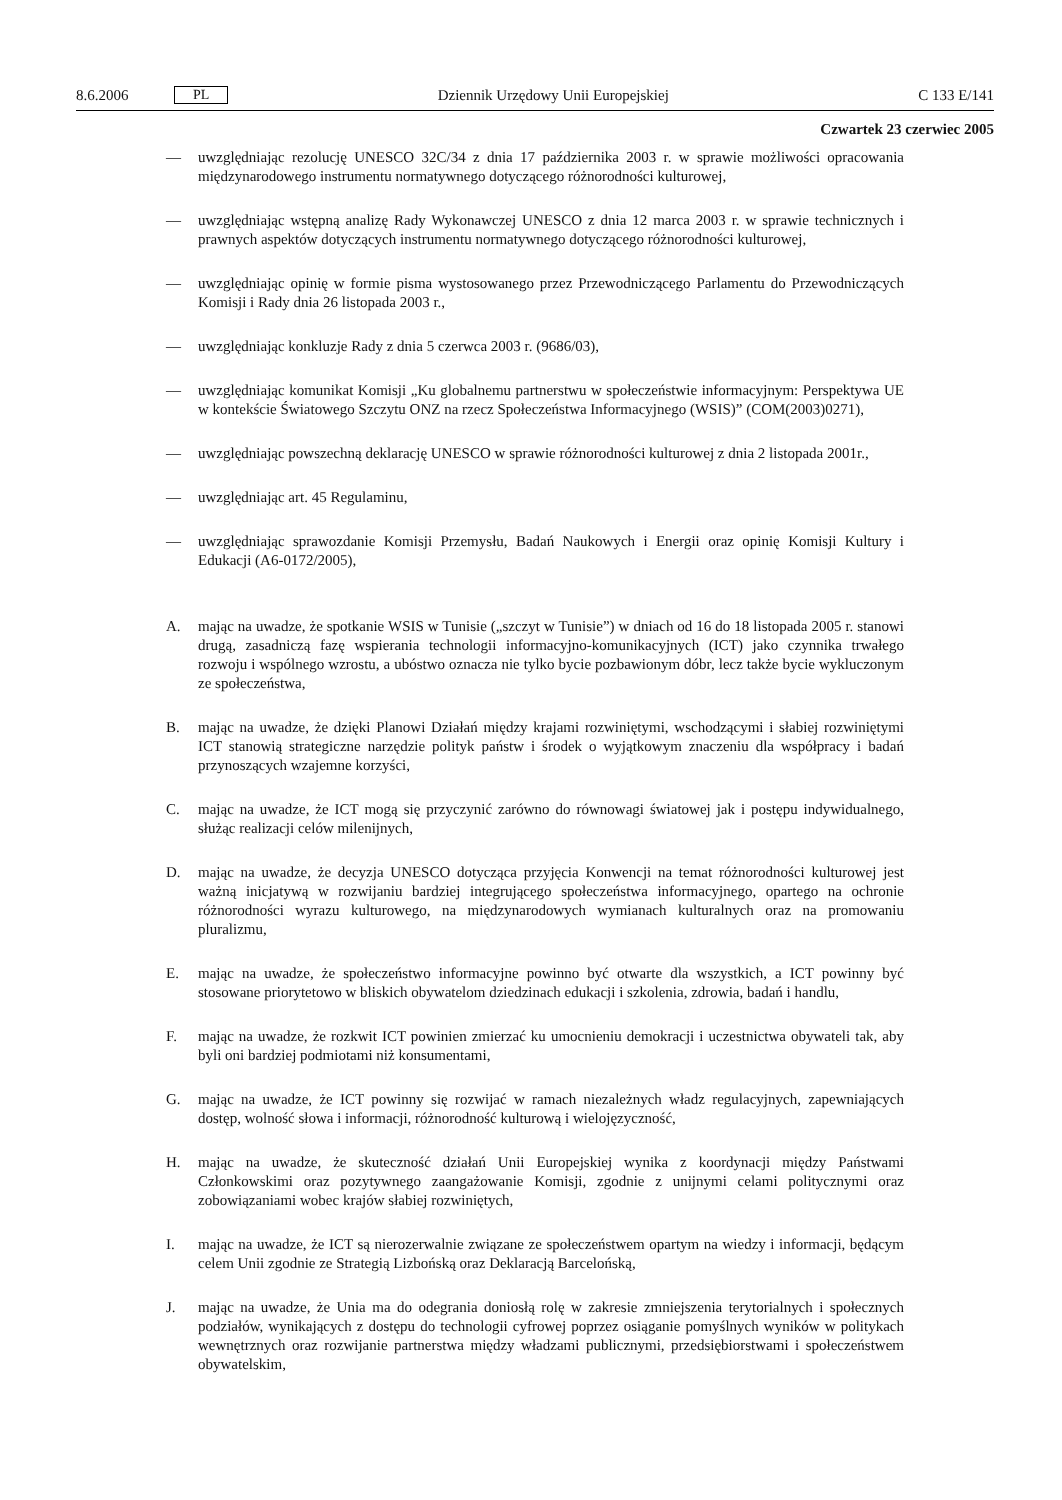8.6.2006 PL Dziennik Urzędowy Unii Europejskiej C 133 E/141
Czwartek 23 czerwiec 2005
— uwzględniając rezolucję UNESCO 32C/34 z dnia 17 października 2003 r. w sprawie możliwości opracowania międzynarodowego instrumentu normatywnego dotyczącego różnorodności kulturowej,
— uwzględniając wstępną analizę Rady Wykonawczej UNESCO z dnia 12 marca 2003 r. w sprawie technicznych i prawnych aspektów dotyczących instrumentu normatywnego dotyczącego różnorodności kulturowej,
— uwzględniając opinię w formie pisma wystosowanego przez Przewodniczącego Parlamentu do Przewodniczących Komisji i Rady dnia 26 listopada 2003 r.,
— uwzględniając konkluzje Rady z dnia 5 czerwca 2003 r. (9686/03),
— uwzględniając komunikat Komisji „Ku globalnemu partnerstwu w społeczeństwie informacyjnym: Perspektywa UE w kontekście Światowego Szczytu ONZ na rzecz Społeczeństwa Informacyjnego (WSIS)” (COM(2003)0271),
— uwzględniając powszechną deklarację UNESCO w sprawie różnorodności kulturowej z dnia 2 listopada 2001r.,
— uwzględniając art. 45 Regulaminu,
— uwzględniając sprawozdanie Komisji Przemysłu, Badań Naukowych i Energii oraz opinię Komisji Kultury i Edukacji (A6-0172/2005),
A. mając na uwadze, że spotkanie WSIS w Tunisie („szczyt w Tunisie”) w dniach od 16 do 18 listopada 2005 r. stanowi drugą, zasadniczą fazę wspierania technologii informacyjno-komunikacyjnych (ICT) jako czynnika trwałego rozwoju i wspólnego wzrostu, a ubóstwo oznacza nie tylko bycie pozbawionym dóbr, lecz także bycie wykluczonym ze społeczeństwa,
B. mając na uwadze, że dzięki Planowi Działań między krajami rozwiniętymi, wschodzącymi i słabiej rozwiniętymi ICT stanowią strategiczne narzędzie polityk państw i środek o wyjątkowym znaczeniu dla współpracy i badań przynoszących wzajemne korzyści,
C. mając na uwadze, że ICT mogą się przyczynić zarówno do równowagi światowej jak i postępu indywidualnego, służąc realizacji celów milenijnych,
D. mając na uwadze, że decyzja UNESCO dotycząca przyjęcia Konwencji na temat różnorodności kulturowej jest ważną inicjatywą w rozwijaniu bardziej integrującego społeczeństwa informacyjnego, opartego na ochronie różnorodności wyrazu kulturowego, na międzynarodowych wymianach kulturalnych oraz na promowaniu pluralizmu,
E. mając na uwadze, że społeczeństwo informacyjne powinno być otwarte dla wszystkich, a ICT powinny być stosowane priorytetowo w bliskich obywatelom dziedzinach edukacji i szkolenia, zdrowia, badań i handlu,
F. mając na uwadze, że rozkwit ICT powinien zmierzać ku umocnieniu demokracji i uczestnictwa obywateli tak, aby byli oni bardziej podmiotami niż konsumentami,
G. mając na uwadze, że ICT powinny się rozwijać w ramach niezależnych władz regulacyjnych, zapewniających dostęp, wolność słowa i informacji, różnorodność kulturową i wielojęzyczność,
H. mając na uwadze, że skuteczność działań Unii Europejskiej wynika z koordynacji między Państwami Członkowskimi oraz pozytywnego zaangażowanie Komisji, zgodnie z unijnymi celami politycznymi oraz zobowiązaniami wobec krajów słabiej rozwiniętych,
I. mając na uwadze, że ICT są nierozerwalnie związane ze społeczeństwem opartym na wiedzy i informacji, będącym celem Unii zgodnie ze Strategią Lizbońską oraz Deklaracją Barcelońską,
J. mając na uwadze, że Unia ma do odegrania doniosłą rolę w zakresie zmniejszenia terytorialnych i społecznych podziałów, wynikających z dostępu do technologii cyfrowej poprzez osiąganie pomyślnych wyników w politykach wewnętrznych oraz rozwijanie partnerstwa między władzami publicznymi, przedsiębiorstwami i społeczeństwem obywatelskim,